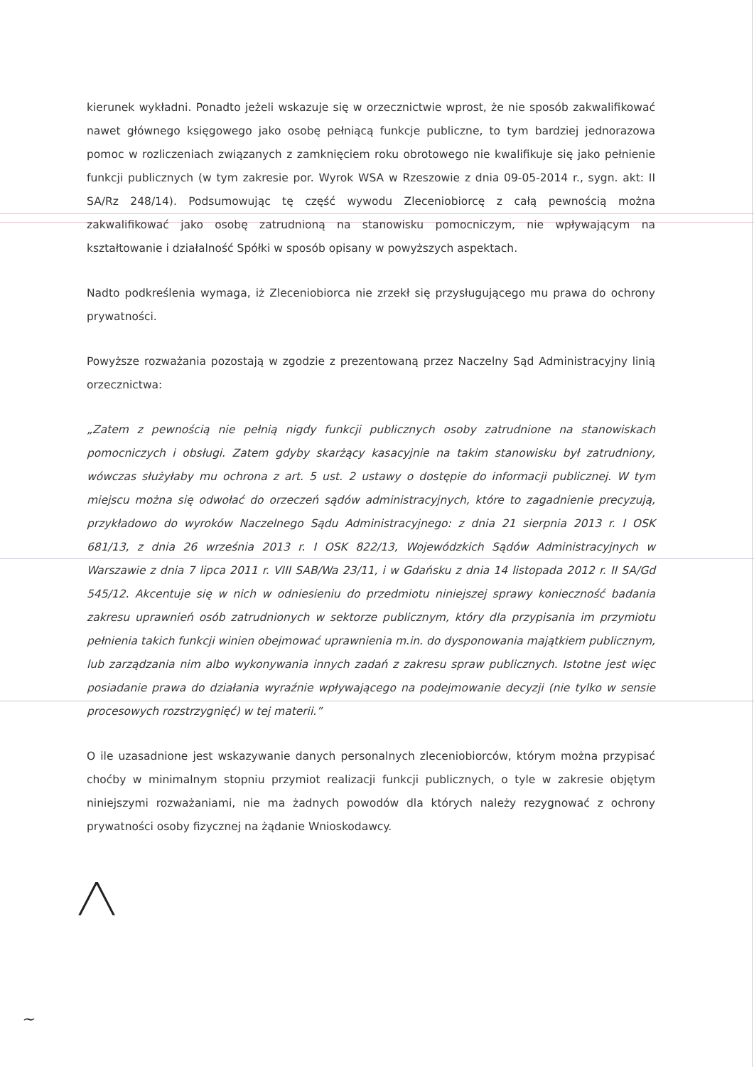kierunek wykładni. Ponadto jeżeli wskazuje się w orzecznictwie wprost, że nie sposób zakwalifikować nawet głównego księgowego jako osobę pełniącą funkcje publiczne, to tym bardziej jednorazowa pomoc w rozliczeniach związanych z zamknięciem roku obrotowego nie kwalifikuje się jako pełnienie funkcji publicznych (w tym zakresie por. Wyrok WSA w Rzeszowie z dnia 09-05-2014 r., sygn. akt: II SA/Rz 248/14). Podsumowując tę część wywodu Zleceniobiorcę z całą pewnością można zakwalifikować jako osobę zatrudnioną na stanowisku pomocniczym, nie wpływającym na kształtowanie i działalność Spółki w sposób opisany w powyższych aspektach.
Nadto podkreślenia wymaga, iż Zleceniobiorca nie zrzekł się przysługującego mu prawa do ochrony prywatności.
Powyższe rozważania pozostają w zgodzie z prezentowaną przez Naczelny Sąd Administracyjny linią orzecznictwa:
„Zatem z pewnością nie pełnią nigdy funkcji publicznych osoby zatrudnione na stanowiskach pomocniczych i obsługi. Zatem gdyby skarżący kasacyjnie na takim stanowisku był zatrudniony, wówczas służyłaby mu ochrona z art. 5 ust. 2 ustawy o dostępie do informacji publicznej. W tym miejscu można się odwołać do orzeczeń sądów administracyjnych, które to zagadnienie precyzują, przykładowo do wyroków Naczelnego Sądu Administracyjnego: z dnia 21 sierpnia 2013 r. I OSK 681/13, z dnia 26 września 2013 r. I OSK 822/13, Wojewódzkich Sądów Administracyjnych w Warszawie z dnia 7 lipca 2011 r. VIII SAB/Wa 23/11, i w Gdańsku z dnia 14 listopada 2012 r. II SA/Gd 545/12. Akcentuje się w nich w odniesieniu do przedmiotu niniejszej sprawy konieczność badania zakresu uprawnień osób zatrudnionych w sektorze publicznym, który dla przypisania im przymiotu pełnienia takich funkcji winien obejmować uprawnienia m.in. do dysponowania majątkiem publicznym, lub zarządzania nim albo wykonywania innych zadań z zakresu spraw publicznych. Istotne jest więc posiadanie prawa do działania wyraźnie wpływającego na podejmowanie decyzji (nie tylko w sensie procesowych rozstrzygnięć) w tej materii.”
O ile uzasadnione jest wskazywanie danych personalnych zleceniobiorców, którym można przypisać choćby w minimalnym stopniu przymiot realizacji funkcji publicznych, o tyle w zakresie objętym niniejszymi rozważaniami, nie ma żadnych powodów dla których należy rezygnować z ochrony prywatności osoby fizycznej na żądanie Wnioskodawcy.
╱╲
~